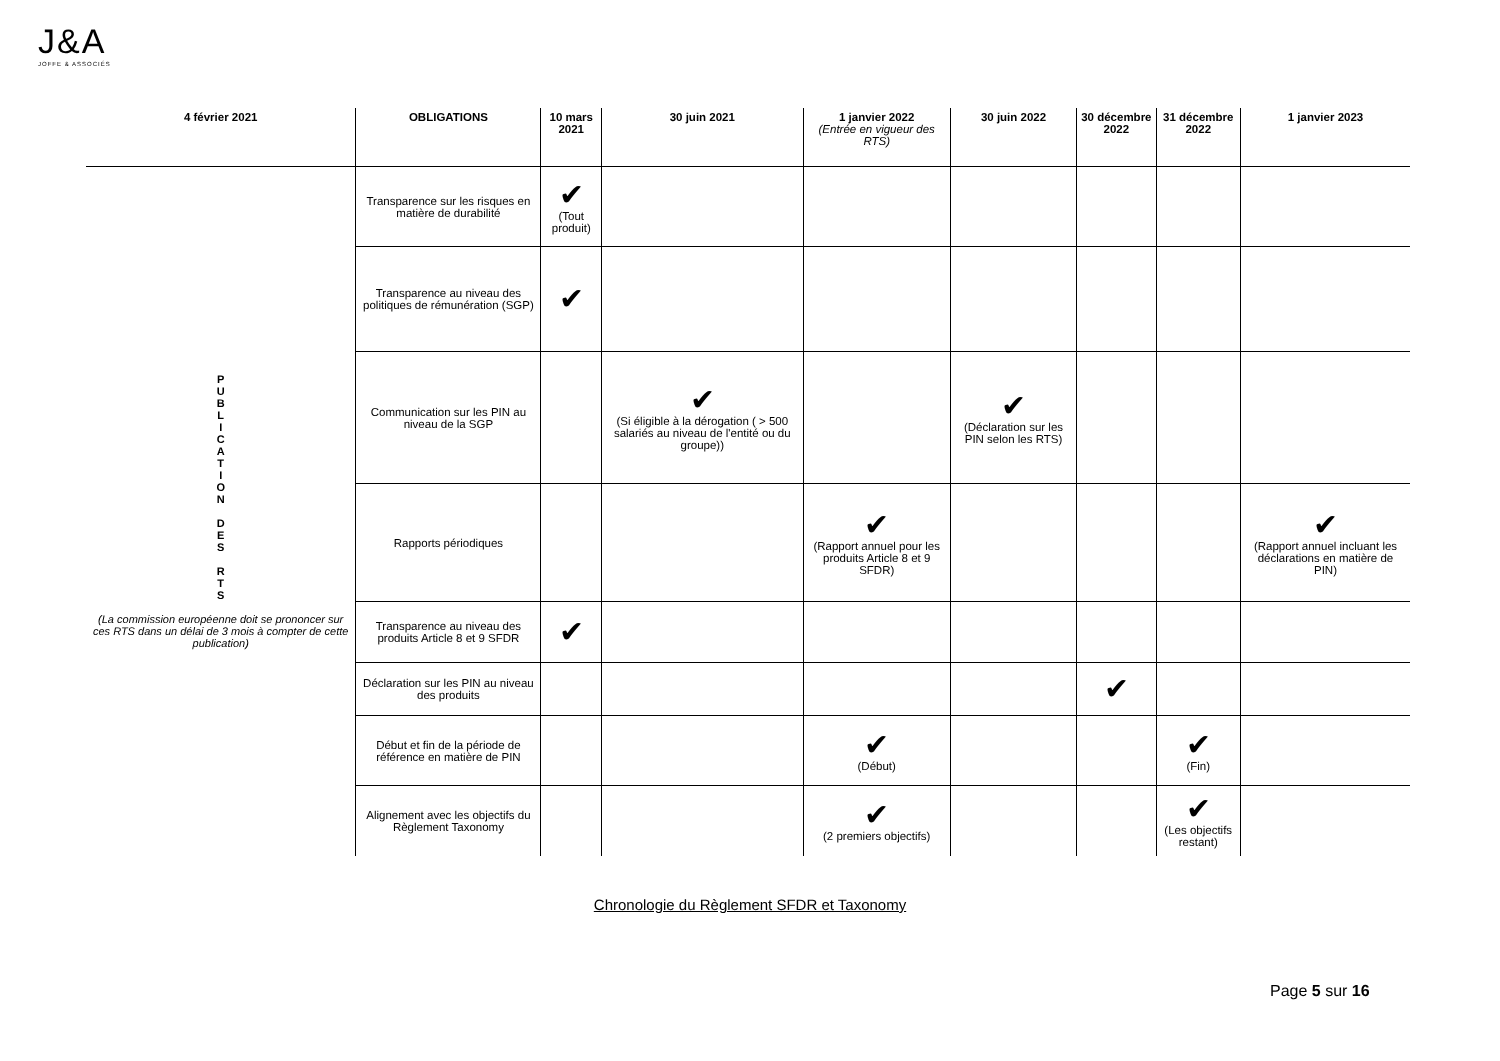J&A
JOFFE & ASSOCIÉS
| 4 février 2021 | OBLIGATIONS | 10 mars 2021 | 30 juin 2021 | 1 janvier 2022 (Entrée en vigueur des RTS) | 30 juin 2022 | 30 décembre 2022 | 31 décembre 2022 | 1 janvier 2023 |
| --- | --- | --- | --- | --- | --- | --- | --- | --- |
| P U B L I C A T I O N D E S R T S (La commission européenne doit se prononcer sur ces RTS dans un délai de 3 mois à compter de cette publication) | Transparence sur les risques en matière de durabilité | ✔ (Tout produit) | | | | | | |
| | Transparence au niveau des politiques de rémunération (SGP) | ✔ | | | | | | |
| | Communication sur les PIN au niveau de la SGP | | ✔ (Si éligible à la dérogation ( > 500 salariés au niveau de l'entité ou du groupe)) | | ✔ (Déclaration sur les PIN selon les RTS) | | | |
| | Rapports périodiques | | | ✔ (Rapport annuel pour les produits Article 8 et 9 SFDR) | | | | ✔ (Rapport annuel incluant les déclarations en matière de PIN) |
| | Transparence au niveau des produits Article 8 et 9 SFDR | ✔ | | | | | | |
| | Déclaration sur les PIN au niveau des produits | | | | | ✔ | | |
| | Début et fin de la période de référence en matière de PIN | | | ✔ (Début) | | | ✔ (Fin) | |
| | Alignement avec les objectifs du Règlement Taxonomy | | | ✔ (2 premiers objectifs) | | | ✔ (Les objectifs restant) | |
Chronologie du Règlement SFDR et Taxonomy
Page 5 sur 16